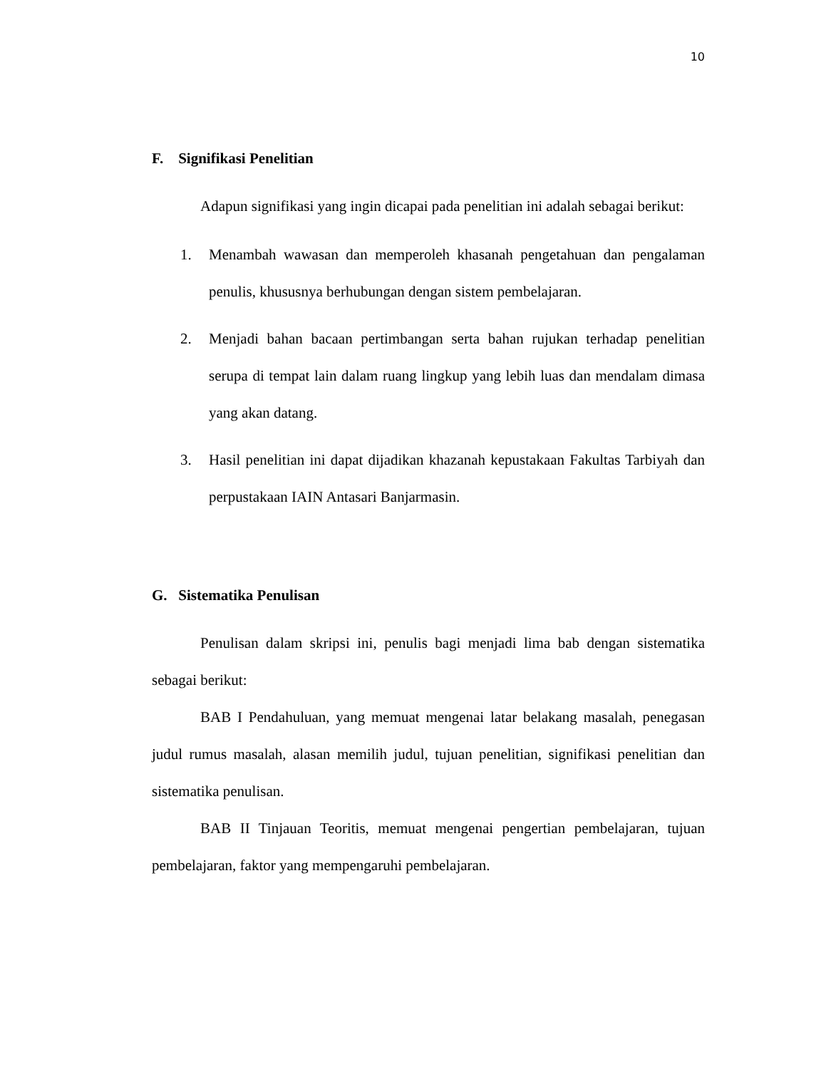10
F. Signifikasi Penelitian
Adapun signifikasi yang ingin dicapai pada penelitian ini adalah sebagai berikut:
1. Menambah wawasan dan memperoleh khasanah pengetahuan dan pengalaman penulis, khususnya berhubungan dengan sistem pembelajaran.
2. Menjadi bahan bacaan pertimbangan serta bahan rujukan terhadap penelitian serupa di tempat lain dalam ruang lingkup yang lebih luas dan mendalam dimasa yang akan datang.
3. Hasil penelitian ini dapat dijadikan khazanah kepustakaan Fakultas Tarbiyah dan perpustakaan IAIN Antasari Banjarmasin.
G. Sistematika Penulisan
Penulisan dalam skripsi ini, penulis bagi menjadi lima bab dengan sistematika sebagai berikut:
BAB I Pendahuluan, yang memuat mengenai latar belakang masalah, penegasan judul rumus masalah, alasan memilih judul, tujuan penelitian, signifikasi penelitian dan sistematika penulisan.
BAB II Tinjauan Teoritis, memuat mengenai pengertian pembelajaran, tujuan pembelajaran, faktor yang mempengaruhi pembelajaran.